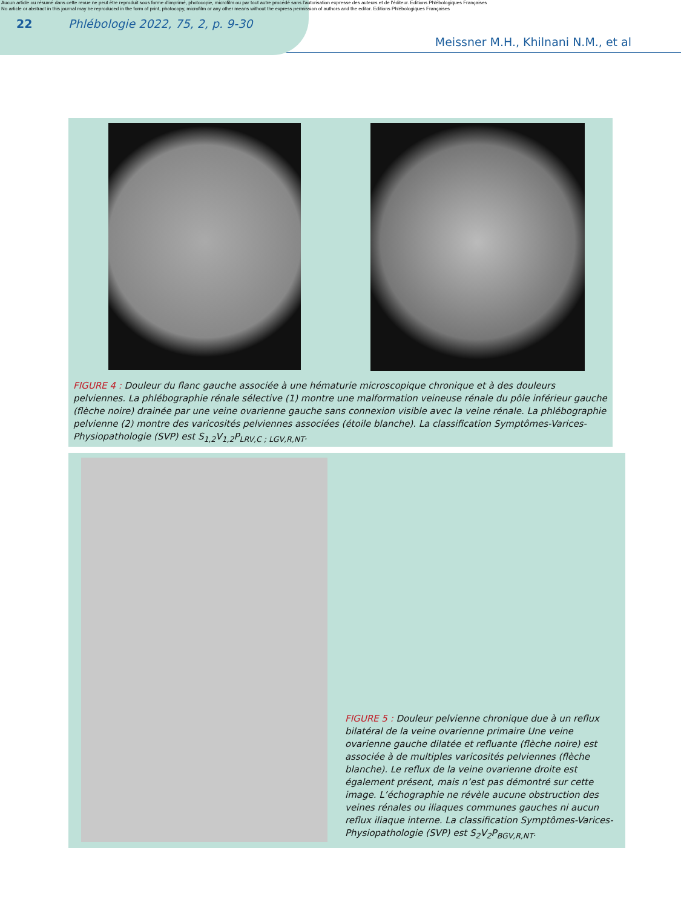Aucun article ou résumé dans cette revue ne peut être reproduit sous forme d'imprimé, photocopie, microfilm ou par tout autre procédé sans l'autorisation expresse des auteurs et de l'éditeur. Editions Phlébologiques Françaises
No article or abstract in this journal may be reproduced in the form of print, photocopy, microfilm or any other means without the express permission of authors and the editor. Editions Phlébologiques Françaises
22 Phlébologie 2022, 75, 2, p. 9-30
Meissner M.H., Khilnani N.M., et al
FIGURE 4 : Douleur du flanc gauche associée à une hématurie microscopique chronique et à des douleurs pelviennes. La phlébographie rénale sélective (1) montre une malformation veineuse rénale du pôle inférieur gauche (flèche noire) drainée par une veine ovarienne gauche sans connexion visible avec la veine rénale. La phlébographie pelvienne (2) montre des varicosités pelviennes associées (étoile blanche). La classification Symptômes-Varices-Physiopathologie (SVP) est S<sub>1,2</sub>V<sub>1,2</sub>P<sub>LRV,C ; LGV,R,NT</sub>.
FIGURE 5 : Douleur pelvienne chronique due à un reflux bilatéral de la veine ovarienne primaire Une veine ovarienne gauche dilatée et refluante (flèche noire) est associée à de multiples varicosités pelviennes (flèche blanche). Le reflux de la veine ovarienne droite est également présent, mais n’est pas démontré sur cette image. L’échographie ne révèle aucune obstruction des veines rénales ou iliaques communes gauches ni aucun reflux iliaque interne. La classification Symptômes-Varices-Physiopathologie (SVP) est S<sub>2</sub>V<sub>2</sub>P<sub>BGV,R,NT</sub>.